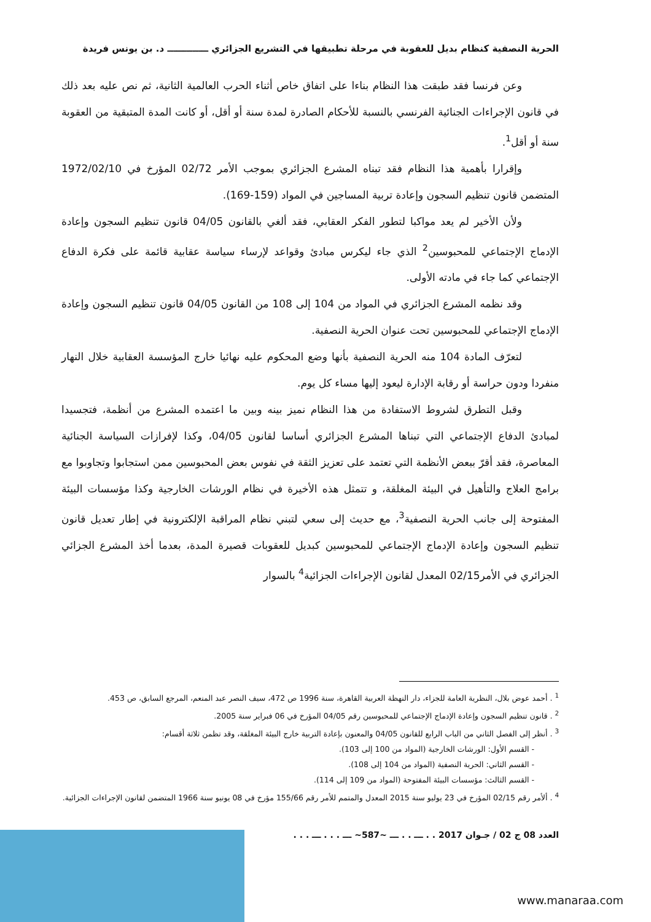الحرية النصفية كنظام بديل للعقوبة في مرحلة تطبيقها في التشريع الجزائري ـــــــــــــ د. بن يونس فريدة
وعن فرنسا فقد طبقت هذا النظام بناءا على اتفاق خاص أثناء الحرب العالمية الثانية، ثم نص عليه بعد ذلك في قانون الإجراءات الجنائية الفرنسي بالنسبة للأحكام الصادرة لمدة سنة أو أقل، أو كانت المدة المتبقية من العقوبة سنة أو أقل<sup>1</sup>.
وإقرارا بأهمية هذا النظام فقد تبناه المشرع الجزائري بموجب الأمر 02/72 المؤرخ في 1972/02/10 المتضمن قانون تنظيم السجون وإعادة تربية المساجين في المواد (159-169).
ولأن الأخير لم يعد مواكبا لتطور الفكر العقابي، فقد ألغي بالقانون 04/05 قانون تنظيم السجون وإعادة الإدماج الإجتماعي للمحبوسين<sup>2</sup> الذي جاء ليكرس مبادئ وقواعد لإرساء سياسة عقابية قائمة على فكرة الدفاع الإجتماعي كما جاء في مادته الأولى.
وقد نظمه المشرع الجزائري في المواد من 104 إلى 108 من القانون 04/05 قانون تنظيم السجون وإعادة الإدماج الإجتماعي للمحبوسين تحت عنوان الحرية النصفية.
لتعرّف المادة 104 منه الحرية النصفية بأنها وضع المحكوم عليه نهائيا خارج المؤسسة العقابية خلال النهار منفردا ودون حراسة أو رقابة الإدارة ليعود إليها مساء كل يوم.
وقبل التطرق لشروط الاستفادة من هذا النظام نميز بينه وبين ما اعتمده المشرع من أنظمة، فتجسيدا لمبادئ الدفاع الإجتماعي التي تبناها المشرع الجزائري أساسا لقانون 04/05، وكذا لإفرازات السياسة الجنائية المعاصرة، فقد أقرّ ببعض الأنظمة التي تعتمد على تعزيز الثقة في نفوس بعض المحبوسين ممن استجابوا وتجاوبوا مع برامج العلاج والتأهيل في البيئة المغلقة، و تتمثل هذه الأخيرة في نظام الورشات الخارجية وكذا مؤسسات البيئة المفتوحة إلى جانب الحرية النصفية<sup>3</sup>، مع حديث إلى سعي لتبني نظام المراقبة الإلكترونية في إطار تعديل قانون تنظيم السجون وإعادة الإدماج الإجتماعي للمحبوسين كبديل للعقوبات قصيرة المدة، بعدما أخذ المشرع الجزائي الجزائري في الأمر02/15 المعدل لقانون الإجراءات الجزائية<sup>4</sup> بالسوار
<sup>1</sup> . أحمد عوض بلال، النظرية العامة للجزاء، دار النهظة العربية القاهرة، سنة 1996 ص 472، سيف النصر عبد المنعم، المرجع السابق، ص 453.
<sup>2</sup> . قانون تنظيم السجون وإعادة الإدماج الإجتماعي للمحبوسين رقم 04/05 المؤرخ في 06 فبراير سنة 2005.
<sup>3</sup> . أنظر إلى الفصل الثاني من الباب الرابع للقانون 04/05 والمعنون بإعادة التربية خارج البيئة المغلقة، وقد تظمن ثلاثة أقسام:
- القسم الأول: الورشات الخارجية (المواد من 100 إلى 103).
- القسم الثاني: الحرية النصفية (المواد من 104 إلى 108).
- القسم الثالث: مؤسسات البيئة المفتوحة (المواد من 109 إلى 114).
<sup>4</sup> . ألأمر رقم 02/15 المؤرخ في 23 يوليو سنة 2015 المعدل والمتمم للأمر رقم 155/66 مؤرخ في 08 يونيو سنة 1966 المتضمن لقانون الإجراءات الجزائية.
العدد 08 ج 02 / جـوان 2017 . . ـــ . . ـــ ~587~ ـــ . . . ـــ . . .
www.manaraa.com